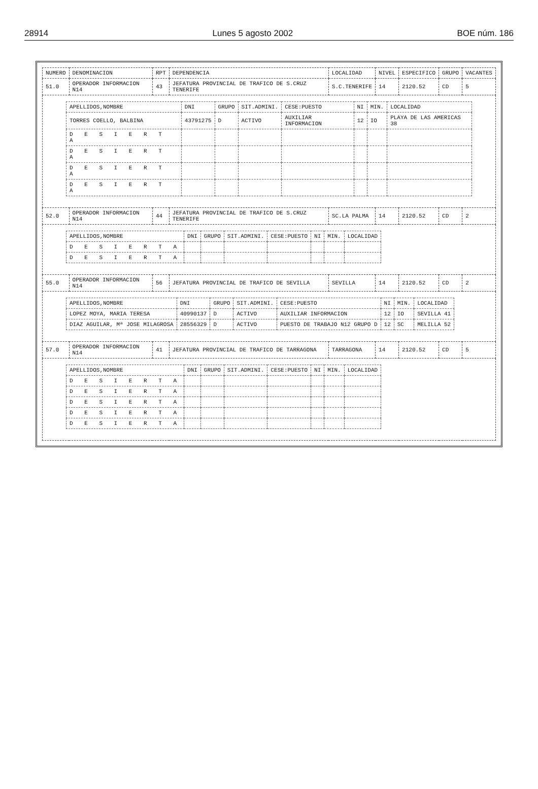28914 Lunes 5 agosto 2002 BOE núm. 186
| NUMERO | DENOMINACION | RPT | DEPENDENCIA | LOCALIDAD | NIVEL | ESPECIFICO | GRUPO | VACANTES |
| --- | --- | --- | --- | --- | --- | --- | --- | --- |
| 51.0 | OPERADOR INFORMACION N14 | 43 | JEFATURA PROVINCIAL DE TRAFICO DE S.CRUZ TENERIFE | S.C.TENERIFE | 14 | 2120.52 | CD | 5 |
| / APELLIDOS,NOMBRE / DNI / GRUPO / SIT.ADMINI. / CESE:PUESTO / NI / MIN. / LOCALIDAD / / --- / --- / --- / --- / --- / --- / --- / --- / / TORRES COELLO, BALBINA / 43791275 / D / ACTIVO / AUXILIAR INFORMACION / 12 / IO / PLAYA DE LAS AMERICAS 38 / / D E S I E R T A / / / / / / / / / D E S I E R T A / / / / / / / / / D E S I E R T A / / / / / / / / / D E S I E R T A / / / / / / / / | | | | | | | | |
| 52.0 | OPERADOR INFORMACION N14 | 44 | JEFATURA PROVINCIAL DE TRAFICO DE S.CRUZ TENERIFE | SC.LA PALMA | 14 | 2120.52 | CD | 2 |
| / APELLIDOS,NOMBRE / DNI / GRUPO / SIT.ADMINI. / CESE:PUESTO / NI / MIN. / LOCALIDAD / / --- / --- / --- / --- / --- / --- / --- / --- / / D E S I E R T A / / / / / / / / / D E S I E R T A / / / / / / / / | | | | | | | | |
| 55.0 | OPERADOR INFORMACION N14 | 56 | JEFATURA PROVINCIAL DE TRAFICO DE SEVILLA | SEVILLA | 14 | 2120.52 | CD | 2 |
| / APELLIDOS,NOMBRE / DNI / GRUPO / SIT.ADMINI. / CESE:PUESTO / NI / MIN. / LOCALIDAD / / --- / --- / --- / --- / --- / --- / --- / --- / / LOPEZ MOYA, MARIA TERESA / 40990137 / D / ACTIVO / AUXILIAR INFORMACION / 12 / IO / SEVILLA 41 / / DIAZ AGUILAR, Mª JOSE MILAGROSA / 28556329 / D / ACTIVO / PUESTO DE TRABAJO N12 GRUPO D / 12 / SC / MELILLA 52 / | | | | | | | | |
| 57.0 | OPERADOR INFORMACION N14 | 41 | JEFATURA PROVINCIAL DE TRAFICO DE TARRAGONA | TARRAGONA | 14 | 2120.52 | CD | 5 |
| / APELLIDOS,NOMBRE / DNI / GRUPO / SIT.ADMINI. / CESE:PUESTO / NI / MIN. / LOCALIDAD / / --- / --- / --- / --- / --- / --- / --- / --- / / D E S I E R T A / / / / / / / / / D E S I E R T A / / / / / / / / / D E S I E R T A / / / / / / / / / D E S I E R T A / / / / / / / / / D E S I E R T A / / / / / / / / | | | | | | | | |